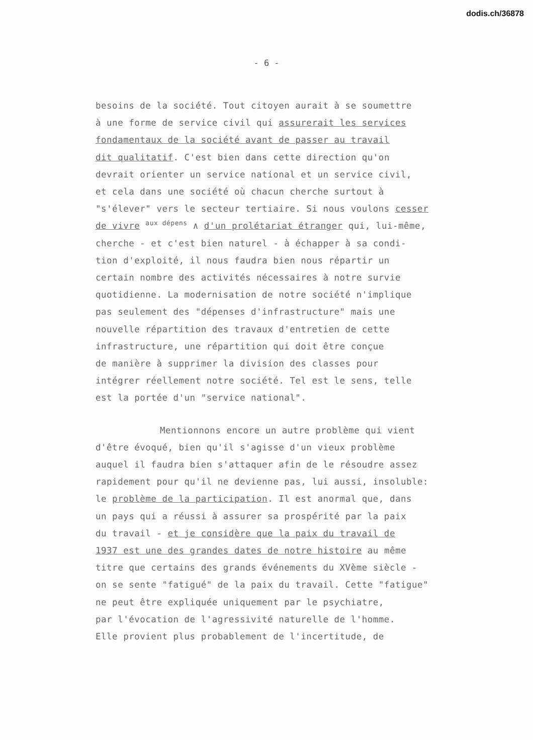dodis.ch/36878
- 6 -
besoins de la société. Tout citoyen aurait à se soumettre
à une forme de service civil qui assurerait les services
fondamentaux de la société avant de passer au travail
dit qualitatif. C'est bien dans cette direction qu'on
devrait orienter un service national et un service civil,
et cela dans une société où chacun cherche surtout à
"s'élever" vers le secteur tertiaire. Si nous voulons cesser
de vivre aux dépens ∧ d'un prolétariat étranger qui, lui-même,
cherche - et c'est bien naturel - à échapper à sa condi-
tion d'exploité, il nous faudra bien nous répartir un
certain nombre des activités nécessaires à notre survie
quotidienne. La modernisation de notre société n'implique
pas seulement des "dépenses d'infrastructure" mais une
nouvelle répartition des travaux d'entretien de cette
infrastructure, une répartition qui doit être conçue
de manière à supprimer la division des classes pour
intégrer réellement notre société. Tel est le sens, telle
est la portée d'un "service national".
Mentionnons encore un autre problème qui vient
d'être évoqué, bien qu'il s'agisse d'un vieux problème
auquel il faudra bien s'attaquer afin de le résoudre assez
rapidement pour qu'il ne devienne pas, lui aussi, insoluble:
le problème de la participation. Il est anormal que, dans
un pays qui a réussi à assurer sa prospérité par la paix
du travail - et je considère que la paix du travail de
1937 est une des grandes dates de notre histoire au même
titre que certains des grands événements du XVème siècle -
on se sente "fatigué" de la paix du travail. Cette "fatigue"
ne peut être expliquée uniquement par le psychiatre,
par l'évocation de l'agressivité naturelle de l'homme.
Elle provient plus probablement de l'incertitude, de